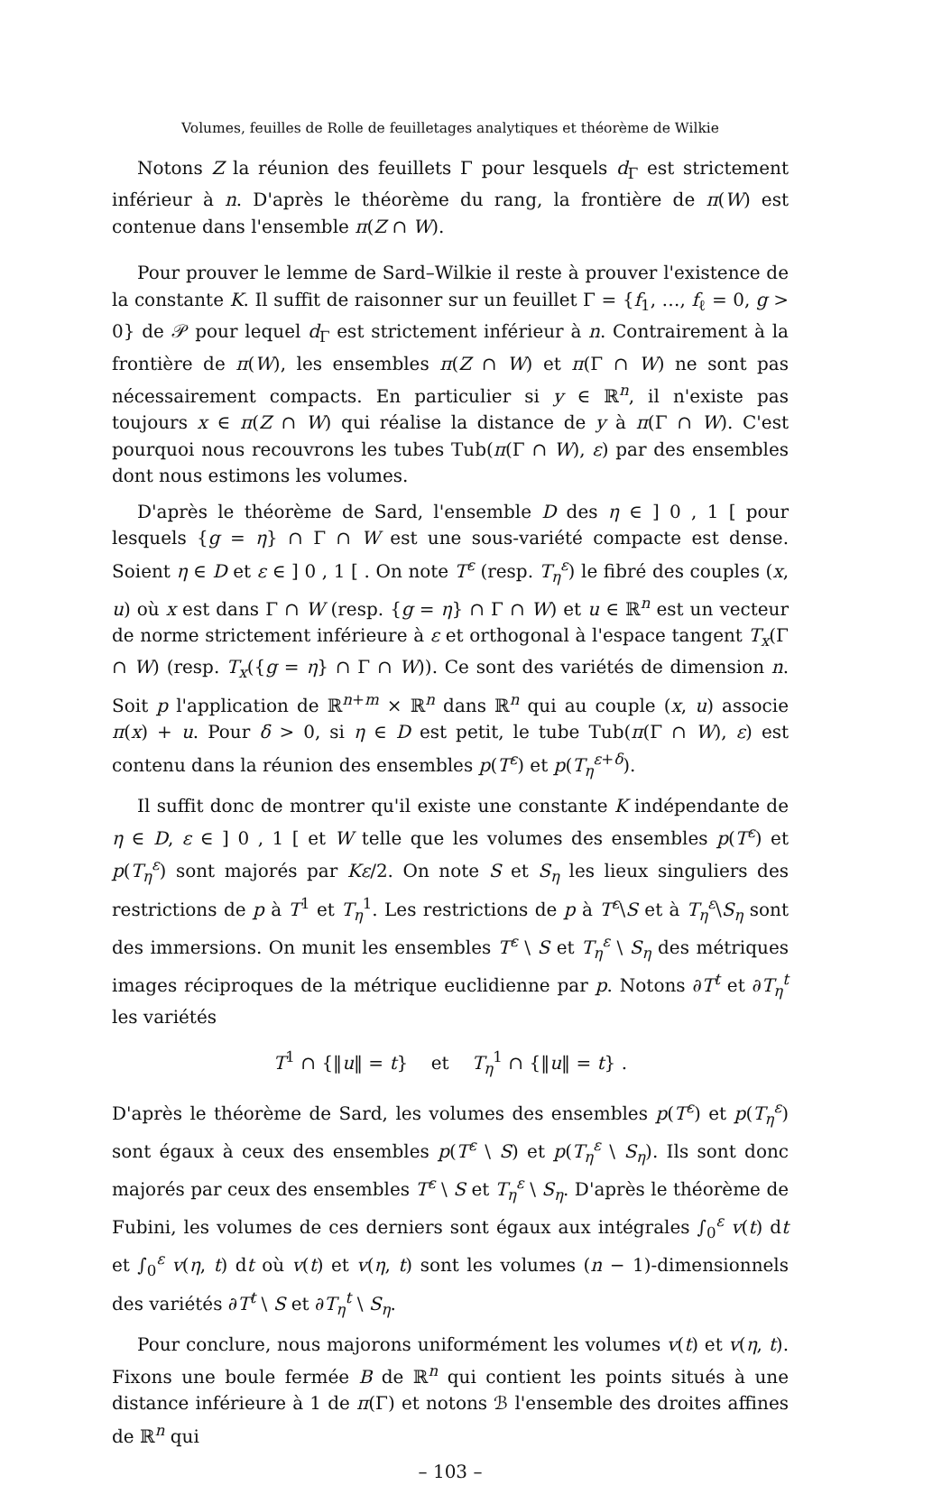Volumes, feuilles de Rolle de feuilletages analytiques et théorème de Wilkie
Notons Z la réunion des feuillets Γ pour lesquels d<sub>Γ</sub> est strictement inférieur à n. D'après le théorème du rang, la frontière de π(W) est contenue dans l'ensemble π(Z ∩ W).
Pour prouver le lemme de Sard–Wilkie il reste à prouver l'existence de la constante K. Il suffit de raisonner sur un feuillet Γ = {f<sub>1</sub>, …, f<sub>ℓ</sub> = 0, g > 0} de 𝒫 pour lequel d<sub>Γ</sub> est strictement inférieur à n. Contrairement à la frontière de π(W), les ensembles π(Z ∩ W) et π(Γ ∩ W) ne sont pas nécessairement compacts. En particulier si y ∈ ℝ<sup>n</sup>, il n'existe pas toujours x ∈ π(Z ∩ W) qui réalise la distance de y à π(Γ ∩ W). C'est pourquoi nous recouvrons les tubes Tub(π(Γ ∩ W), ε) par des ensembles dont nous estimons les volumes.
D'après le théorème de Sard, l'ensemble D des η ∈ ] 0 , 1 [ pour lesquels {g = η} ∩ Γ ∩ W est une sous-variété compacte est dense. Soient η ∈ D et ε ∈ ] 0 , 1 [ . On note T<sup>ε</sup> (resp. T<sub>η</sub><sup>ε</sup>) le fibré des couples (x, u) où x est dans Γ ∩ W (resp. {g = η} ∩ Γ ∩ W) et u ∈ ℝ<sup>n</sup> est un vecteur de norme strictement inférieure à ε et orthogonal à l'espace tangent T<sub>x</sub>(Γ ∩ W) (resp. T<sub>x</sub>({g = η} ∩ Γ ∩ W)). Ce sont des variétés de dimension n. Soit p l'application de ℝ<sup>n+m</sup> × ℝ<sup>n</sup> dans ℝ<sup>n</sup> qui au couple (x, u) associe π(x) + u. Pour δ > 0, si η ∈ D est petit, le tube Tub(π(Γ ∩ W), ε) est contenu dans la réunion des ensembles p(T<sup>ε</sup>) et p(T<sub>η</sub><sup>ε+δ</sup>).
Il suffit donc de montrer qu'il existe une constante K indépendante de η ∈ D, ε ∈ ] 0 , 1 [ et W telle que les volumes des ensembles p(T<sup>ε</sup>) et p(T<sub>η</sub><sup>ε</sup>) sont majorés par Kε/2. On note S et S<sub>η</sub> les lieux singuliers des restrictions de p à T<sup>1</sup> et T<sub>η</sub><sup>1</sup>. Les restrictions de p à T<sup>ε</sup>\S et à T<sub>η</sub><sup>ε</sup>\S<sub>η</sub> sont des immersions. On munit les ensembles T<sup>ε</sup> \ S et T<sub>η</sub><sup>ε</sup> \ S<sub>η</sub> des métriques images réciproques de la métrique euclidienne par p. Notons ∂T<sup>t</sup> et ∂T<sub>η</sub><sup>t</sup> les variétés
T<sup>1</sup> ∩ {‖u‖ = t} et T<sub>η</sub><sup>1</sup> ∩ {‖u‖ = t} .
D'après le théorème de Sard, les volumes des ensembles p(T<sup>ε</sup>) et p(T<sub>η</sub><sup>ε</sup>) sont égaux à ceux des ensembles p(T<sup>ε</sup> \ S) et p(T<sub>η</sub><sup>ε</sup> \ S<sub>η</sub>). Ils sont donc majorés par ceux des ensembles T<sup>ε</sup> \ S et T<sub>η</sub><sup>ε</sup> \ S<sub>η</sub>. D'après le théorème de Fubini, les volumes de ces derniers sont égaux aux intégrales ∫<sub>0</sub><sup>ε</sup> v(t) dt et ∫<sub>0</sub><sup>ε</sup> v(η, t) dt où v(t) et v(η, t) sont les volumes (n − 1)-dimensionnels des variétés ∂T<sup>t</sup> \ S et ∂T<sub>η</sub><sup>t</sup> \ S<sub>η</sub>.
Pour conclure, nous majorons uniformément les volumes v(t) et v(η, t). Fixons une boule fermée B de ℝ<sup>n</sup> qui contient les points situés à une distance inférieure à 1 de π(Γ) et notons ℬ l'ensemble des droites affines de ℝ<sup>n</sup> qui
– 103 –